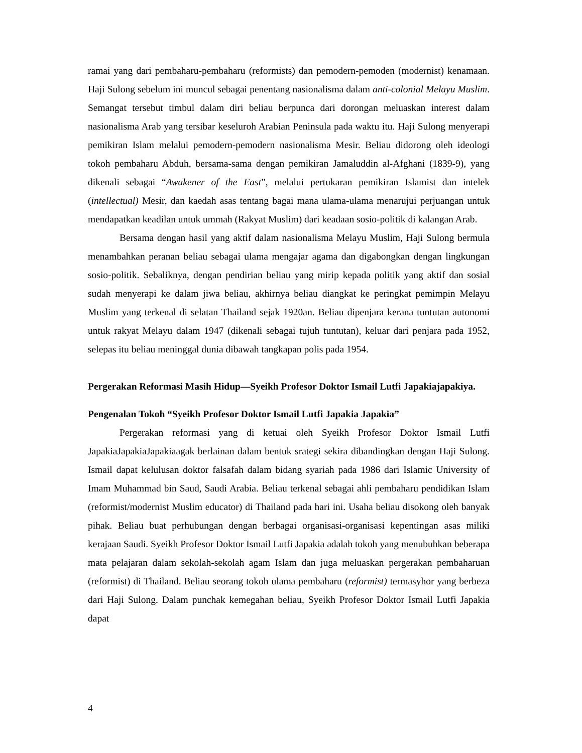ramai yang dari pembaharu-pembaharu (reformists) dan pemodern-pemoden (modernist) kenamaan. Haji Sulong sebelum ini muncul sebagai penentang nasionalisma dalam anti-colonial Melayu Muslim. Semangat tersebut timbul dalam diri beliau berpunca dari dorongan meluaskan interest dalam nasionalisma Arab yang tersibar keseluroh Arabian Peninsula pada waktu itu. Haji Sulong menyerapi pemikiran Islam melalui pemodern-pemodern nasionalisma Mesir. Beliau didorong oleh ideologi tokoh pembaharu Abduh, bersama-sama dengan pemikiran Jamaluddin al-Afghani (1839-9), yang dikenali sebagai “Awakener of the East”, melalui pertukaran pemikiran Islamist dan intelek (intellectual) Mesir, dan kaedah asas tentang bagai mana ulama-ulama menarujui perjuangan untuk mendapatkan keadilan untuk ummah (Rakyat Muslim) dari keadaan sosio-politik di kalangan Arab.
Bersama dengan hasil yang aktif dalam nasionalisma Melayu Muslim, Haji Sulong bermula menambahkan peranan beliau sebagai ulama mengajar agama dan digabongkan dengan lingkungan sosio-politik. Sebaliknya, dengan pendirian beliau yang mirip kepada politik yang aktif dan sosial sudah menyerapi ke dalam jiwa beliau, akhirnya beliau diangkat ke peringkat pemimpin Melayu Muslim yang terkenal di selatan Thailand sejak 1920an. Beliau dipenjara kerana tuntutan autonomi untuk rakyat Melayu dalam 1947 (dikenali sebagai tujuh tuntutan), keluar dari penjara pada 1952, selepas itu beliau meninggal dunia dibawah tangkapan polis pada 1954.
Pergerakan Reformasi Masih Hidup—Syeikh Profesor Doktor Ismail Lutfi Japakiajapakiya.
Pengenalan Tokoh “Syeikh Profesor Doktor Ismail Lutfi Japakia Japakia”
Pergerakan reformasi yang di ketuai oleh Syeikh Profesor Doktor Ismail Lutfi JapakiaJapakiaJapakiaagak berlainan dalam bentuk srategi sekira dibandingkan dengan Haji Sulong. Ismail dapat kelulusan doktor falsafah dalam bidang syariah pada 1986 dari Islamic University of Imam Muhammad bin Saud, Saudi Arabia. Beliau terkenal sebagai ahli pembaharu pendidikan Islam (reformist/modernist Muslim educator) di Thailand pada hari ini. Usaha beliau disokong oleh banyak pihak. Beliau buat perhubungan dengan berbagai organisasi-organisasi kepentingan asas miliki kerajaan Saudi. Syeikh Profesor Doktor Ismail Lutfi Japakia adalah tokoh yang menubuhkan beberapa mata pelajaran dalam sekolah-sekolah agam Islam dan juga meluaskan pergerakan pembaharuan (reformist) di Thailand. Beliau seorang tokoh ulama pembaharu (reformist) termasyhor yang berbeza dari Haji Sulong. Dalam punchak kemegahan beliau, Syeikh Profesor Doktor Ismail Lutfi Japakia dapat
4